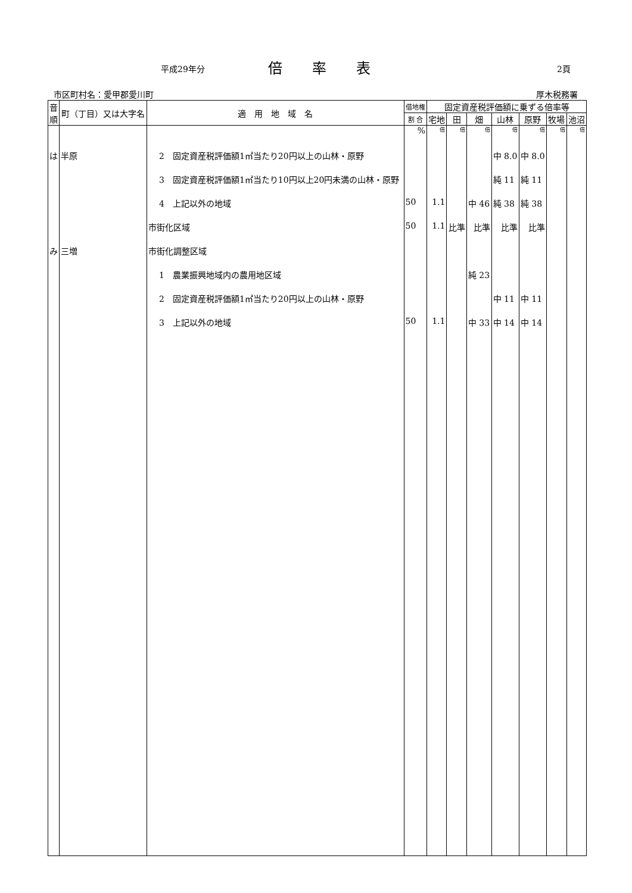平成29年分 倍率表 2頁
市区町村名：愛甲郡愛川町 厚木税務署
| 音 順 | 町（丁目）又は大字名 | 適 用 地 域 名 | 借地権 | 固定資産税評価額に乗ずる倍率等 | | | | | | |
| --- | --- | --- | --- | --- | --- | --- | --- | --- | --- | --- |
| | | | 割 合 | 宅地 | 田 | 畑 | 山林 | 原野 | 牧場 | 池沼 |
| | | | % | 倍 | 倍 | 倍 | 倍 | 倍 | 倍 | 倍 |
| は | 半原 | 2 固定資産税評価額1㎡当たり20円以上の山林・原野 | | | | | 中 8.0 | 中 8.0 | | |
| | | 3 固定資産税評価額1㎡当たり10円以上20円未満の山林・原野 | | | | | 純 11 | 純 11 | | |
| | | 4 上記以外の地域 | 50 | 1.1 | | 中 46 | 純 38 | 純 38 | | |
| | | 市街化区域 | 50 | 1.1 | 比準 | 比準 | 比準 | 比準 | | |
| み | 三増 | 市街化調整区域 | | | | | | | | |
| | | 1 農業振興地域内の農用地区域 | | | | 純 23 | | | | |
| | | 2 固定資産税評価額1㎡当たり20円以上の山林・原野 | | | | | 中 11 | 中 11 | | |
| | | 3 上記以外の地域 | 50 | 1.1 | | 中 33 | 中 14 | 中 14 | | |